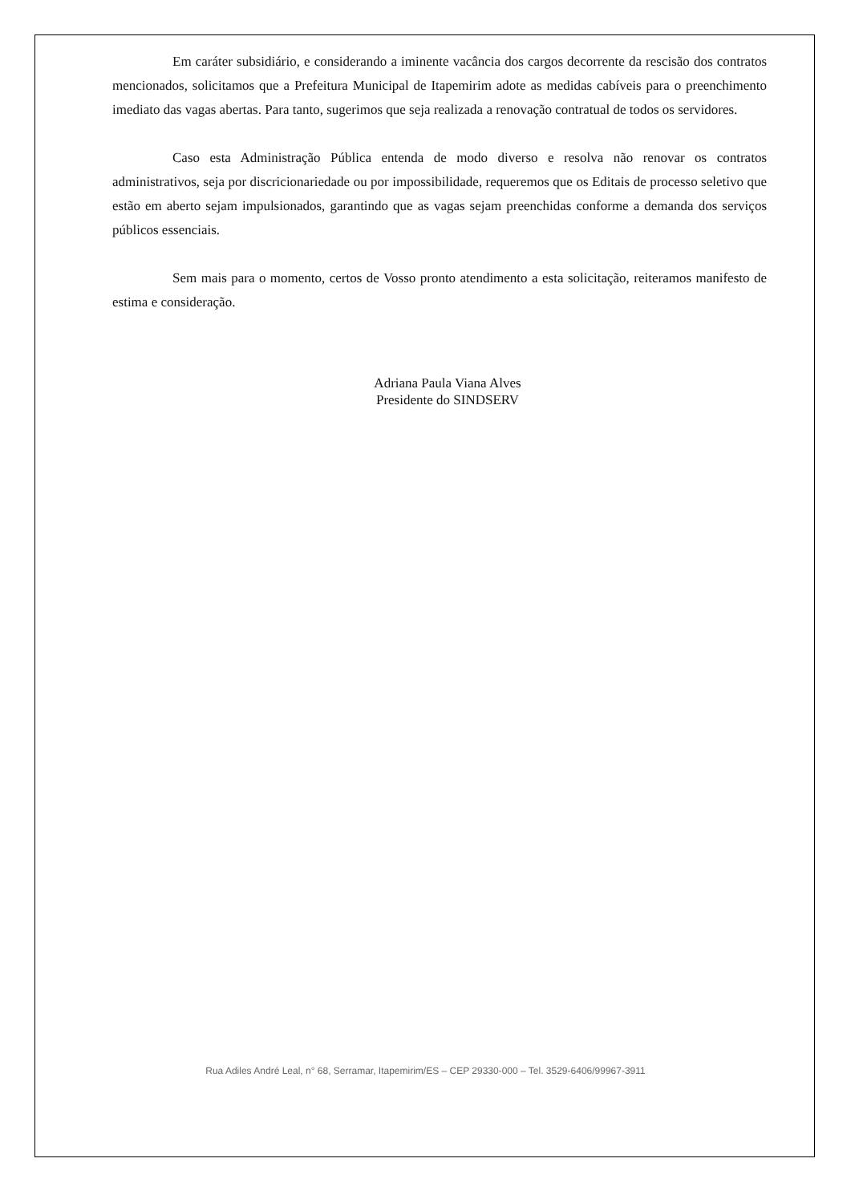Em caráter subsidiário, e considerando a iminente vacância dos cargos decorrente da rescisão dos contratos mencionados, solicitamos que a Prefeitura Municipal de Itapemirim adote as medidas cabíveis para o preenchimento imediato das vagas abertas. Para tanto, sugerimos que seja realizada a renovação contratual de todos os servidores.
Caso esta Administração Pública entenda de modo diverso e resolva não renovar os contratos administrativos, seja por discricionariedade ou por impossibilidade, requeremos que os Editais de processo seletivo que estão em aberto sejam impulsionados, garantindo que as vagas sejam preenchidas conforme a demanda dos serviços públicos essenciais.
Sem mais para o momento, certos de Vosso pronto atendimento a esta solicitação, reiteramos manifesto de estima e consideração.
Adriana Paula Viana Alves
Presidente do SINDSERV
Rua Adiles André Leal, n° 68, Serramar, Itapemirim/ES – CEP 29330-000 – Tel. 3529-6406/99967-3911